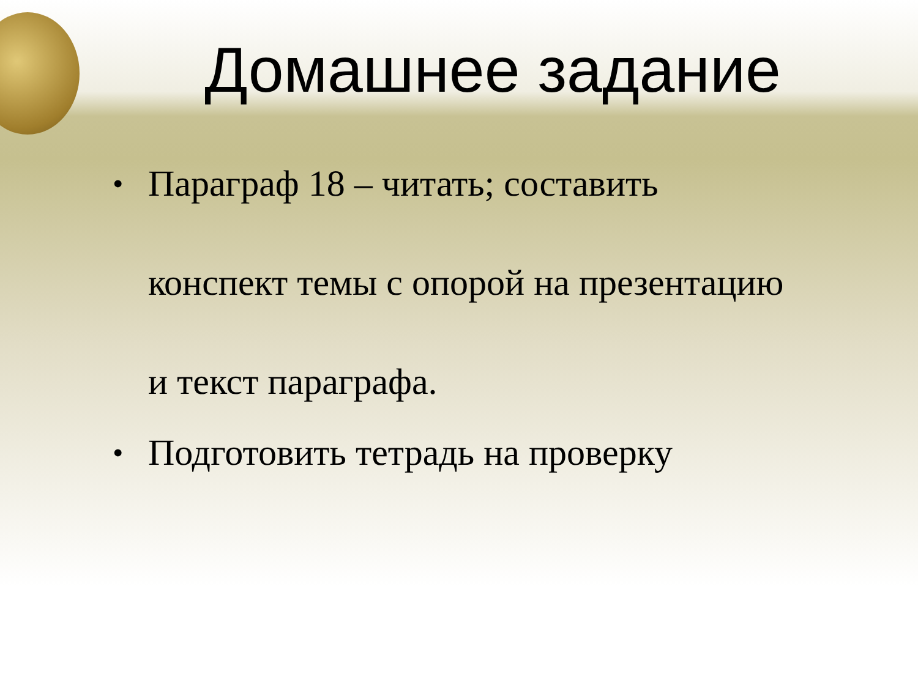Домашнее задание
• Параграф 18 – читать; составить
конспект темы с опорой на презентацию
и текст параграфа.
• Подготовить тетрадь на проверку